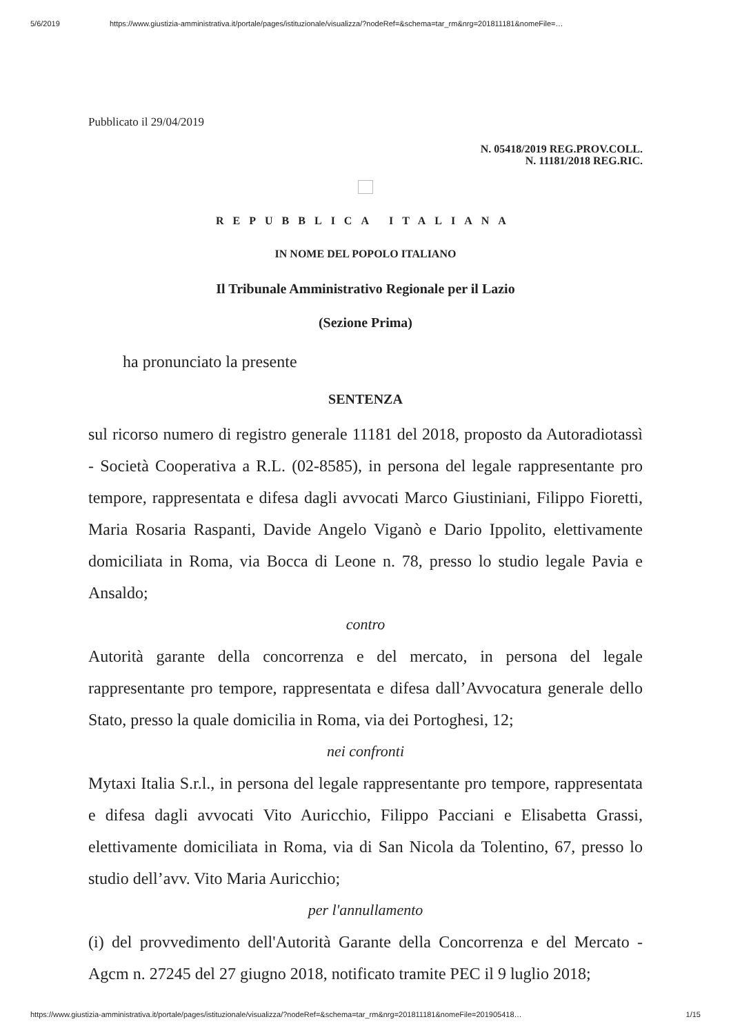5/6/2019 https://www.giustizia-amministrativa.it/portale/pages/istituzionale/visualizza/?nodeRef=&schema=tar_rm&nrg=201811181&nomeFile=…
Pubblicato il 29/04/2019
N. 05418/2019 REG.PROV.COLL.
N. 11181/2018 REG.RIC.
REPUBBLICA ITALIANA
IN NOME DEL POPOLO ITALIANO
Il Tribunale Amministrativo Regionale per il Lazio
(Sezione Prima)
ha pronunciato la presente
SENTENZA
sul ricorso numero di registro generale 11181 del 2018, proposto da Autoradiotassì - Società Cooperativa a R.L. (02-8585), in persona del legale rappresentante pro tempore, rappresentata e difesa dagli avvocati Marco Giustiniani, Filippo Fioretti, Maria Rosaria Raspanti, Davide Angelo Viganò e Dario Ippolito, elettivamente domiciliata in Roma, via Bocca di Leone n. 78, presso lo studio legale Pavia e Ansaldo;
contro
Autorità garante della concorrenza e del mercato, in persona del legale rappresentante pro tempore, rappresentata e difesa dall’Avvocatura generale dello Stato, presso la quale domicilia in Roma, via dei Portoghesi, 12;
nei confronti
Mytaxi Italia S.r.l., in persona del legale rappresentante pro tempore, rappresentata e difesa dagli avvocati Vito Auricchio, Filippo Pacciani e Elisabetta Grassi, elettivamente domiciliata in Roma, via di San Nicola da Tolentino, 67, presso lo studio dell’avv. Vito Maria Auricchio;
per l'annullamento
(i) del provvedimento dell'Autorità Garante della Concorrenza e del Mercato - Agcm n. 27245 del 27 giugno 2018, notificato tramite PEC il 9 luglio 2018;
https://www.giustizia-amministrativa.it/portale/pages/istituzionale/visualizza/?nodeRef=&schema=tar_rm&nrg=201811181&nomeFile=201905418… 1/15